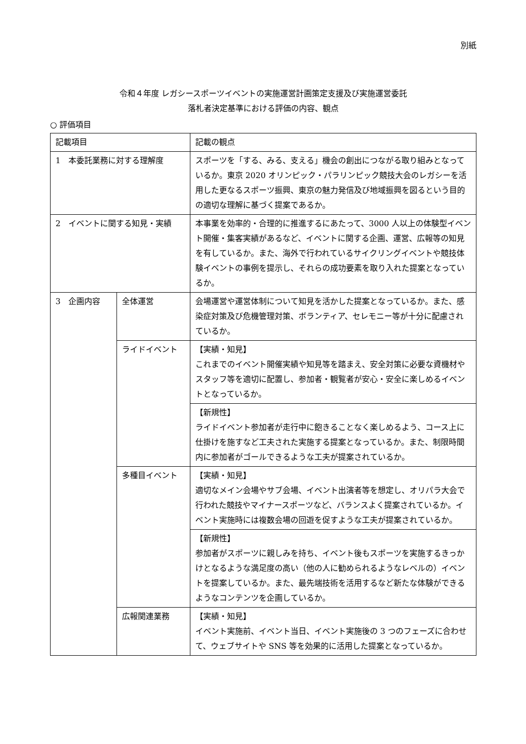別紙
令和４年度 レガシースポーツイベントの実施運営計画策定支援及び実施運営委託
落札者決定基準における評価の内容、観点
○ 評価項目
| 記載項目 | | 記載の観点 |
| 1 本委託業務に対する理解度 | | スポーツを「する、みる、支える」機会の創出につながる取り組みとなっているか。東京 2020 オリンピック・パラリンピック競技大会のレガシーを活用した更なるスポーツ振興、東京の魅力発信及び地域振興を図るという目的の適切な理解に基づく提案であるか。 |
| 2 イベントに関する知見・実績 | | 本事業を効率的・合理的に推進するにあたって、3000 人以上の体験型イベント開催・集客実績があるなど、イベントに関する企画、運営、広報等の知見を有しているか。また、海外で行われているサイクリングイベントや競技体験イベントの事例を提示し、それらの成功要素を取り入れた提案となっているか。 |
| 3 企画内容 | 全体運営 | 会場運営や運営体制について知見を活かした提案となっているか。また、感染症対策及び危機管理対策、ボランティア、セレモニー等が十分に配慮されているか。 |
| | ライドイベント | 【実績・知見】 これまでのイベント開催実績や知見等を踏まえ、安全対策に必要な資機材やスタッフ等を適切に配置し、参加者・観覧者が安心・安全に楽しめるイベントとなっているか。 |
| | | 【新規性】 ライドイベント参加者が走行中に飽きることなく楽しめるよう、コース上に仕掛けを施すなど工夫された実施する提案となっているか。また、制限時間内に参加者がゴールできるような工夫が提案されているか。 |
| | 多種目イベント | 【実績・知見】 適切なメイン会場やサブ会場、イベント出演者等を想定し、オリパラ大会で行われた競技やマイナースポーツなど、バランスよく提案されているか。イベント実施時には複数会場の回遊を促すような工夫が提案されているか。 |
| | | 【新規性】 参加者がスポーツに親しみを持ち、イベント後もスポーツを実施するきっかけとなるような満足度の高い（他の人に勧められるようなレベルの）イベントを提案しているか。また、最先端技術を活用するなど新たな体験ができるようなコンテンツを企画しているか。 |
| | 広報関連業務 | 【実績・知見】 イベント実施前、イベント当日、イベント実施後の 3 つのフェーズに合わせて、ウェブサイトや SNS 等を効果的に活用した提案となっているか。 |